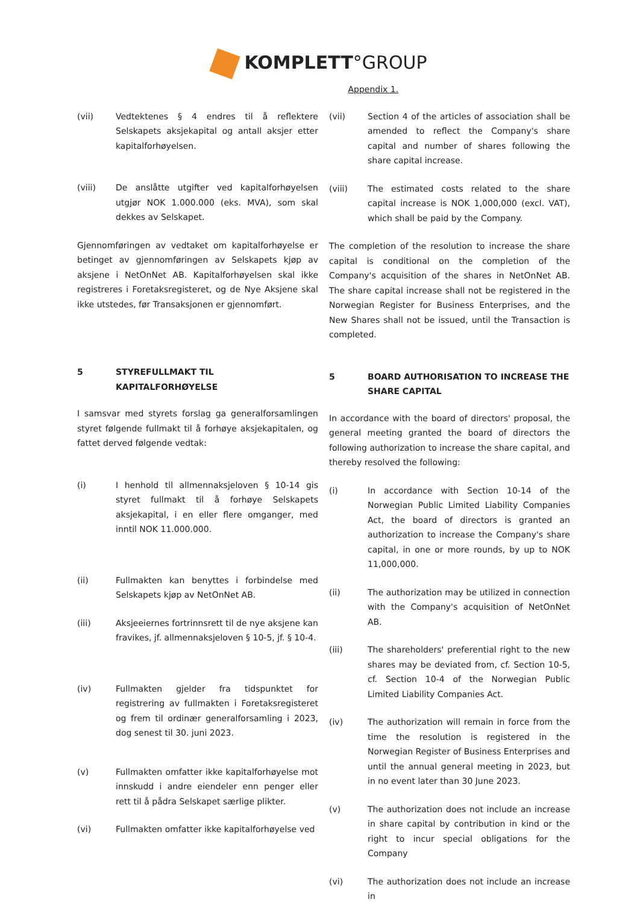KOMPLETT°GROUP
Appendix 1.
(vii) Vedtektenes § 4 endres til å reflektere Selskapets aksjekapital og antall aksjer etter kapitalforhøyelsen.
(viii) De anslåtte utgifter ved kapitalforhøyelsen utgjør NOK 1.000.000 (eks. MVA), som skal dekkes av Selskapet.
Gjennomføringen av vedtaket om kapitalforhøyelse er betinget av gjennomføringen av Selskapets kjøp av aksjene i NetOnNet AB. Kapitalforhøyelsen skal ikke registreres i Foretaksregisteret, og de Nye Aksjene skal ikke utstedes, før Transaksjonen er gjennomført.
5 STYREFULLMAKT TIL KAPITALFORHØYELSE
I samsvar med styrets forslag ga generalforsamlingen styret følgende fullmakt til å forhøye aksjekapitalen, og fattet derved følgende vedtak:
(i) I henhold til allmennaksjeloven § 10-14 gis styret fullmakt til å forhøye Selskapets aksjekapital, i en eller flere omganger, med inntil NOK 11.000.000.
(ii) Fullmakten kan benyttes i forbindelse med Selskapets kjøp av NetOnNet AB.
(iii) Aksjeeiernes fortrinnsrett til de nye aksjene kan fravikes, jf. allmennaksjeloven § 10-5, jf. § 10-4.
(iv) Fullmakten gjelder fra tidspunktet for registrering av fullmakten i Foretaksregisteret og frem til ordinær generalforsamling i 2023, dog senest til 30. juni 2023.
(v) Fullmakten omfatter ikke kapitalforhøyelse mot innskudd i andre eiendeler enn penger eller rett til å pådra Selskapet særlige plikter.
(vi) Fullmakten omfatter ikke kapitalforhøyelse ved
(vii) Section 4 of the articles of association shall be amended to reflect the Company's share capital and number of shares following the share capital increase.
(viii) The estimated costs related to the share capital increase is NOK 1,000,000 (excl. VAT), which shall be paid by the Company.
The completion of the resolution to increase the share capital is conditional on the completion of the Company's acquisition of the shares in NetOnNet AB. The share capital increase shall not be registered in the Norwegian Register for Business Enterprises, and the New Shares shall not be issued, until the Transaction is completed.
5 BOARD AUTHORISATION TO INCREASE THE SHARE CAPITAL
In accordance with the board of directors' proposal, the general meeting granted the board of directors the following authorization to increase the share capital, and thereby resolved the following:
(i) In accordance with Section 10-14 of the Norwegian Public Limited Liability Companies Act, the board of directors is granted an authorization to increase the Company's share capital, in one or more rounds, by up to NOK 11,000,000.
(ii) The authorization may be utilized in connection with the Company's acquisition of NetOnNet AB.
(iii) The shareholders' preferential right to the new shares may be deviated from, cf. Section 10-5, cf. Section 10-4 of the Norwegian Public Limited Liability Companies Act.
(iv) The authorization will remain in force from the time the resolution is registered in the Norwegian Register of Business Enterprises and until the annual general meeting in 2023, but in no event later than 30 June 2023.
(v) The authorization does not include an increase in share capital by contribution in kind or the right to incur special obligations for the Company
(vi) The authorization does not include an increase in